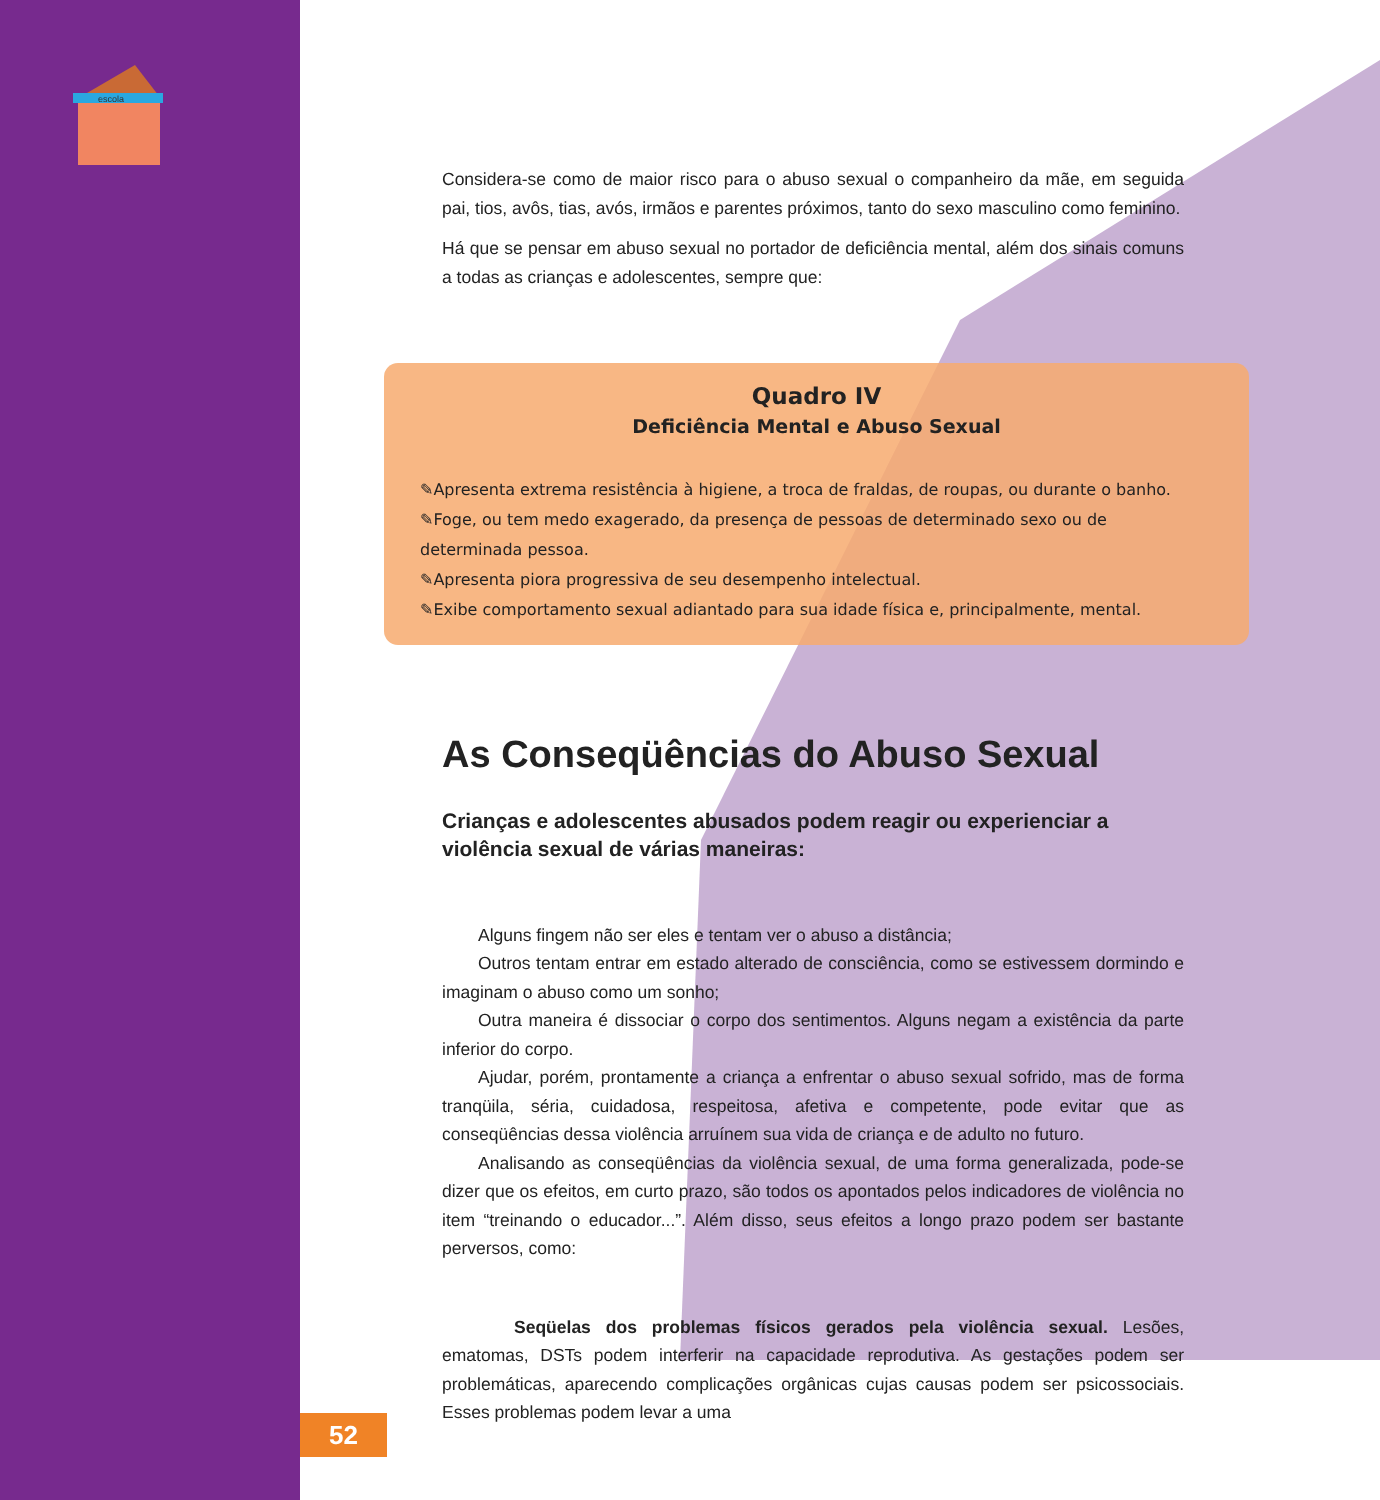escola
Considera-se como de maior risco para o abuso sexual o companheiro da mãe, em seguida pai, tios, avôs, tias, avós, irmãos e parentes próximos, tanto do sexo masculino como feminino.
Há que se pensar em abuso sexual no portador de deficiência mental, além dos sinais comuns a todas as crianças e adolescentes, sempre que:
Quadro IV
Deficiência Mental e Abuso Sexual
✎Apresenta extrema resistência à higiene, a troca de fraldas, de roupas, ou durante o banho.
✎Foge, ou tem medo exagerado, da presença de pessoas de determinado sexo ou de determinada pessoa.
✎Apresenta piora progressiva de seu desempenho intelectual.
✎Exibe comportamento sexual adiantado para sua idade física e, principalmente, mental.
As Conseqüências do Abuso Sexual
Crianças e adolescentes abusados podem reagir ou experienciar a violência sexual de várias maneiras:
Alguns fingem não ser eles e tentam ver o abuso a distância;
Outros tentam entrar em estado alterado de consciência, como se estivessem dormindo e imaginam o abuso como um sonho;
Outra maneira é dissociar o corpo dos sentimentos. Alguns negam a existência da parte inferior do corpo.
Ajudar, porém, prontamente a criança a enfrentar o abuso sexual sofrido, mas de forma tranqüila, séria, cuidadosa, respeitosa, afetiva e competente, pode evitar que as conseqüências dessa violência arruínem sua vida de criança e de adulto no futuro.
Analisando as conseqüências da violência sexual, de uma forma generalizada, pode-se dizer que os efeitos, em curto prazo, são todos os apontados pelos indicadores de violência no item “treinando o educador...”. Além disso, seus efeitos a longo prazo podem ser bastante perversos, como:
Seqüelas dos problemas físicos gerados pela violência sexual. Lesões, ematomas, DSTs podem interferir na capacidade reprodutiva. As gestações podem ser problemáticas, aparecendo complicações orgânicas cujas causas podem ser psicossociais. Esses problemas podem levar a uma
52